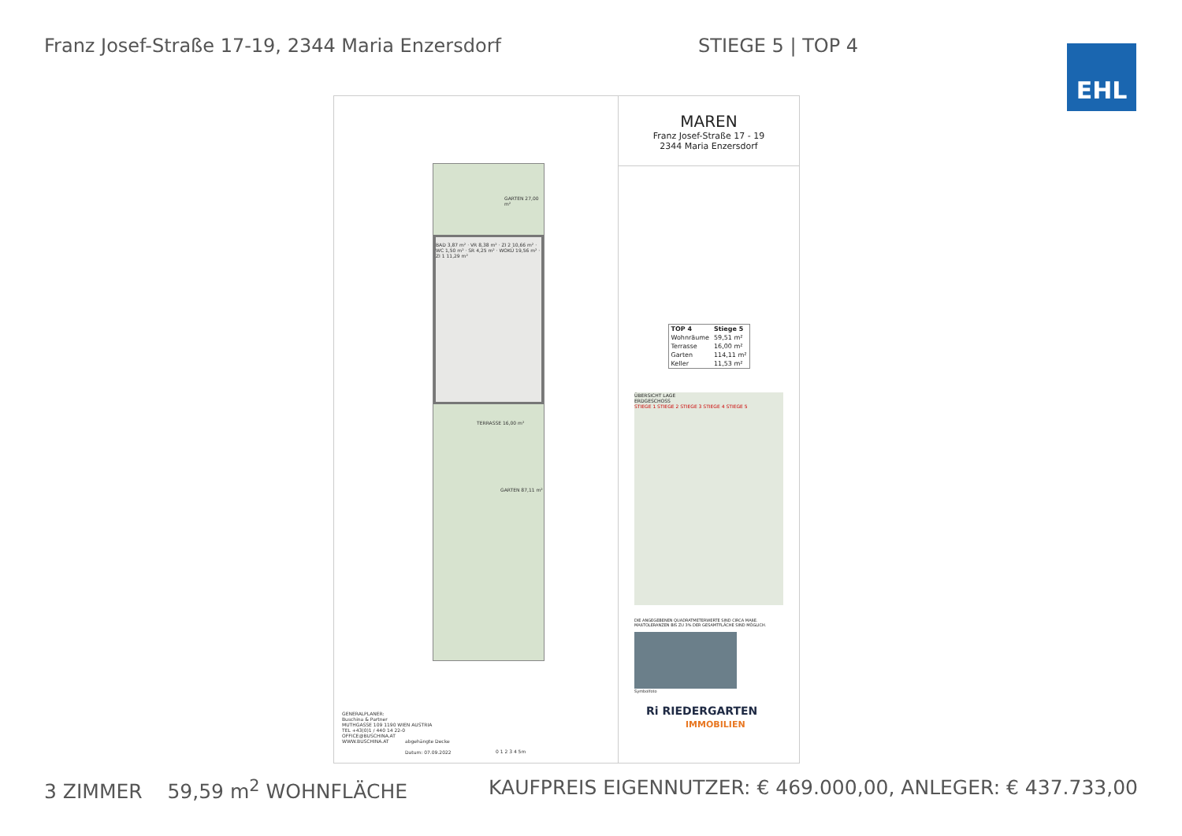Franz Josef-Straße 17-19, 2344 Maria Enzersdorf STIEGE 5 | TOP 4
EHL
GARTEN 27,00 m²
BAD 3,87 m² · VR 8,38 m² · ZI 2 10,66 m² · WC 1,50 m² · SR 4,25 m² · WOKÜ 19,56 m² · ZI 1 11,29 m²
TERRASSE 16,00 m²
GARTEN 87,11 m²
GENERALPLANER:
Buschina & Partner
MUTHGASSE 109 1190 WIEN AUSTRIA
TEL +43(0)1 / 440 14 22-0
OFFICE@BUSCHINA.AT
WWW.BUSCHINA.AT
abgehängte Decke
Datum: 07.09.2022
0 1 2 3 4 5m
MAREN
Franz Josef-Straße 17 - 19
2344 Maria Enzersdorf
| TOP 4 | Stiege 5 |
| --- | --- |
| Wohnräume | 59,51 m² |
| Terrasse | 16,00 m² |
| Garten | 114,11 m² |
| Keller | 11,53 m² |
ÜBERSICHT LAGE
ERDGESCHOSS
STIEGE 1 STIEGE 2 STIEGE 3 STIEGE 4 STIEGE 5
DIE ANGEGEBENEN QUADRATMETERWERTE SIND CIRCA MAßE. MAßTOLERANZEN BIS ZU 3% DER GESAMTFLÄCHE SIND MÖGLICH.
Symbolfoto
Ri RIEDERGARTEN
IMMOBILIEN
3 ZIMMER 59,59 m<sup>2</sup> WOHNFLÄCHE
KAUFPREIS EIGENNUTZER: € 469.000,00, ANLEGER: € 437.733,00